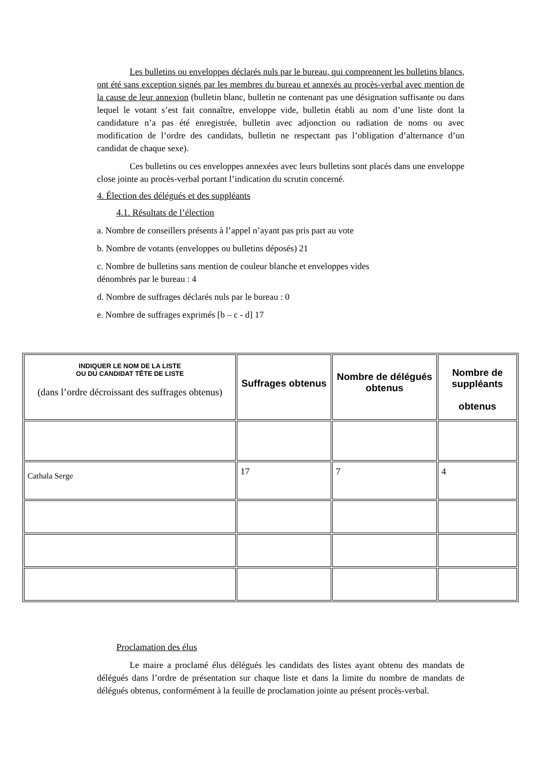Les bulletins ou enveloppes déclarés nuls par le bureau, qui comprennent les bulletins blancs, ont été sans exception signés par les membres du bureau et annexés au procès-verbal avec mention de la cause de leur annexion (bulletin blanc, bulletin ne contenant pas une désignation suffisante ou dans lequel le votant s’est fait connaître, enveloppe vide, bulletin établi au nom d’une liste dont la candidature n’a pas été enregistrée, bulletin avec adjonction ou radiation de noms ou avec modification de l’ordre des candidats, bulletin ne respectant pas l’obligation d’alternance d’un candidat de chaque sexe).
Ces bulletins ou ces enveloppes annexées avec leurs bulletins sont placés dans une enveloppe close jointe au procès-verbal portant l’indication du scrutin concerné.
4. Élection des délégués et des suppléants
4.1. Résultats de l’élection
a. Nombre de conseillers présents à l’appel n’ayant pas pris part au vote
b. Nombre de votants (enveloppes ou bulletins déposés) 21
c. Nombre de bulletins sans mention de couleur blanche et enveloppes vides
dénombrés par le bureau : 4
d. Nombre de suffrages déclarés nuls par le bureau : 0
e. Nombre de suffrages exprimés [b – c - d] 17
| INDIQUER LE NOM DE LA LISTE OU DU CANDIDAT TÊTE DE LISTE (dans l’ordre décroissant des suffrages obtenus) | Suffrages obtenus | Nombre de délégués obtenus | Nombre de suppléants obtenus |
| --- | --- | --- | --- |
| Cathala Serge | 17 | 7 | 4 |
Proclamation des élus
Le maire a proclamé élus délégués les candidats des listes ayant obtenu des mandats de délégués dans l’ordre de présentation sur chaque liste et dans la limite du nombre de mandats de délégués obtenus, conformément à la feuille de proclamation jointe au présent procès-verbal.